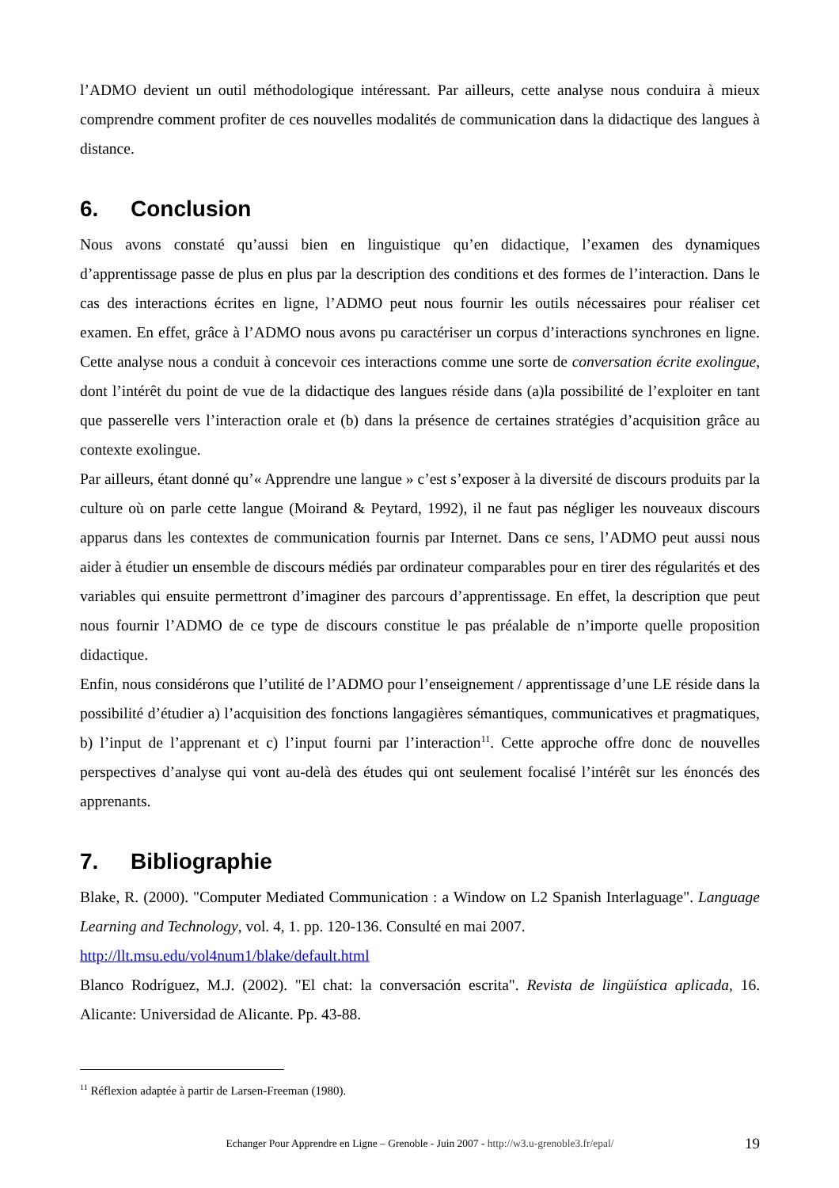l’ADMO devient un outil méthodologique intéressant. Par ailleurs, cette analyse nous conduira à mieux comprendre comment profiter de ces nouvelles modalités de communication dans la didactique des langues à distance.
6. Conclusion
Nous avons constaté qu’aussi bien en linguistique qu’en didactique, l’examen des dynamiques d’apprentissage passe de plus en plus par la description des conditions et des formes de l’interaction. Dans le cas des interactions écrites en ligne, l’ADMO peut nous fournir les outils nécessaires pour réaliser cet examen. En effet, grâce à l’ADMO nous avons pu caractériser un corpus d’interactions synchrones en ligne. Cette analyse nous a conduit à concevoir ces interactions comme une sorte de conversation écrite exolingue, dont l’intérêt du point de vue de la didactique des langues réside dans (a)la possibilité de l’exploiter en tant que passerelle vers l’interaction orale et (b) dans la présence de certaines stratégies d’acquisition grâce au contexte exolingue.
Par ailleurs, étant donné qu’« Apprendre une langue » c’est s’exposer à la diversité de discours produits par la culture où on parle cette langue (Moirand & Peytard, 1992), il ne faut pas négliger les nouveaux discours apparus dans les contextes de communication fournis par Internet. Dans ce sens, l’ADMO peut aussi nous aider à étudier un ensemble de discours médiés par ordinateur comparables pour en tirer des régularités et des variables qui ensuite permettront d’imaginer des parcours d’apprentissage. En effet, la description que peut nous fournir l’ADMO de ce type de discours constitue le pas préalable de n’importe quelle proposition didactique.
Enfin, nous considérons que l’utilité de l’ADMO pour l’enseignement / apprentissage d’une LE réside dans la possibilité d’étudier a) l’acquisition des fonctions langagières sémantiques, communicatives et pragmatiques, b) l’input de l’apprenant et c) l’input fourni par l’interaction<sup>11</sup>. Cette approche offre donc de nouvelles perspectives d’analyse qui vont au-delà des études qui ont seulement focalisé l’intérêt sur les énoncés des apprenants.
7. Bibliographie
Blake, R. (2000). "Computer Mediated Communication : a Window on L2 Spanish Interlaguage". Language Learning and Technology, vol. 4, 1. pp. 120-136. Consulté en mai 2007.
http://llt.msu.edu/vol4num1/blake/default.html
Blanco Rodríguez, M.J. (2002). "El chat: la conversación escrita". Revista de lingüística aplicada, 16. Alicante: Universidad de Alicante. Pp. 43-88.
<sup>11</sup> Réflexion adaptée à partir de Larsen-Freeman (1980).
Echanger Pour Apprendre en Ligne – Grenoble - Juin 2007 - http://w3.u-grenoble3.fr/epal/
19